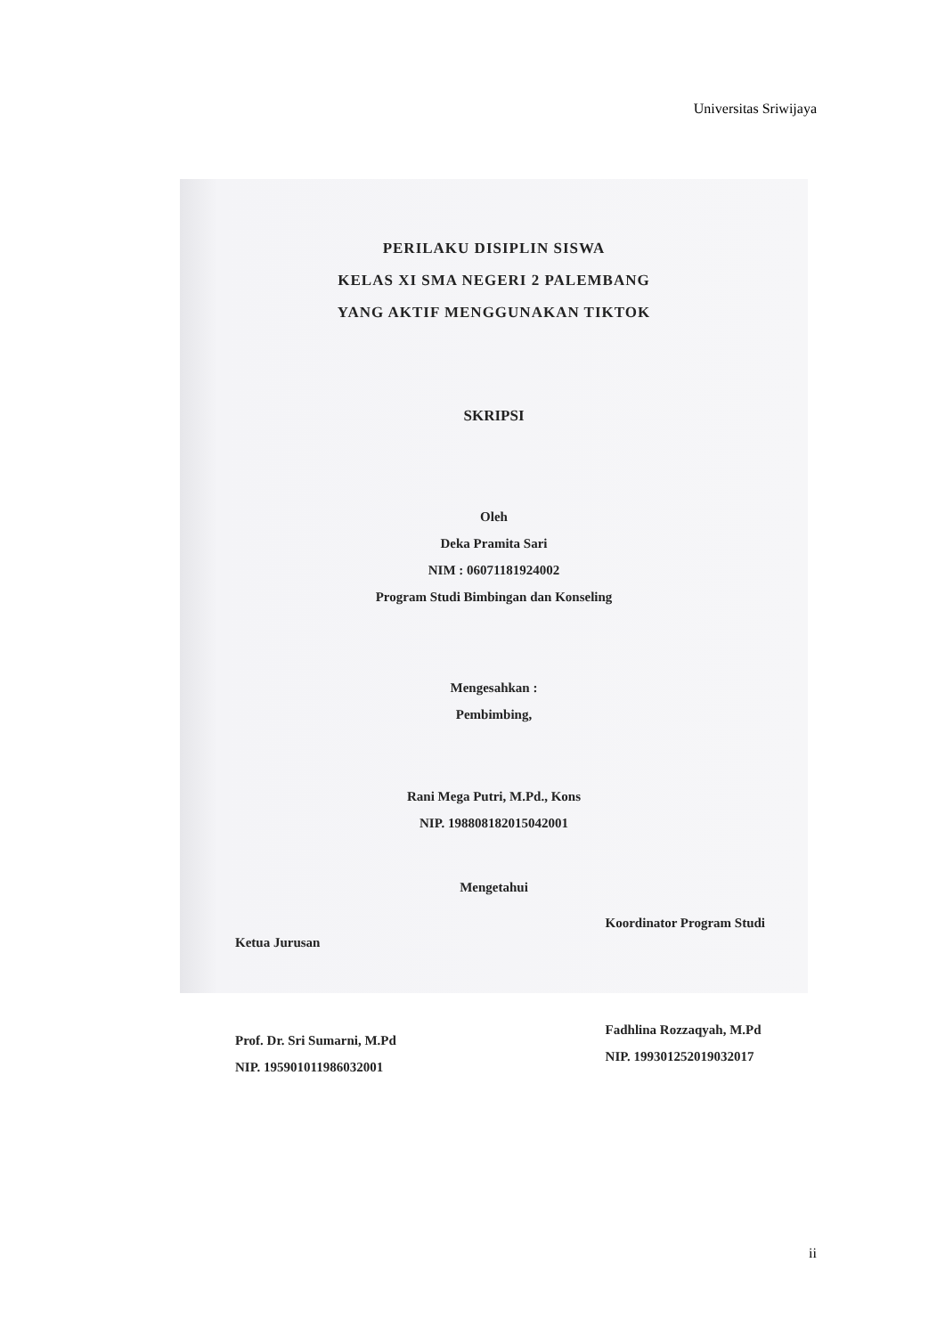Universitas Sriwijaya
PERILAKU DISIPLIN SISWA
KELAS XI SMA NEGERI 2 PALEMBANG
YANG AKTIF MENGGUNAKAN TIKTOK
SKRIPSI
Oleh
Deka Pramita Sari
NIM : 06071181924002
Program Studi Bimbingan dan Konseling
Mengesahkan :
Pembimbing,
Rani Mega Putri, M.Pd., Kons
NIP. 198808182015042001
Mengetahui
Ketua Jurusan
Prof. Dr. Sri Sumarni, M.Pd
NIP. 195901011986032001
Koordinator Program Studi
Fadhlina Rozzaqyah, M.Pd
NIP. 199301252019032017
ii